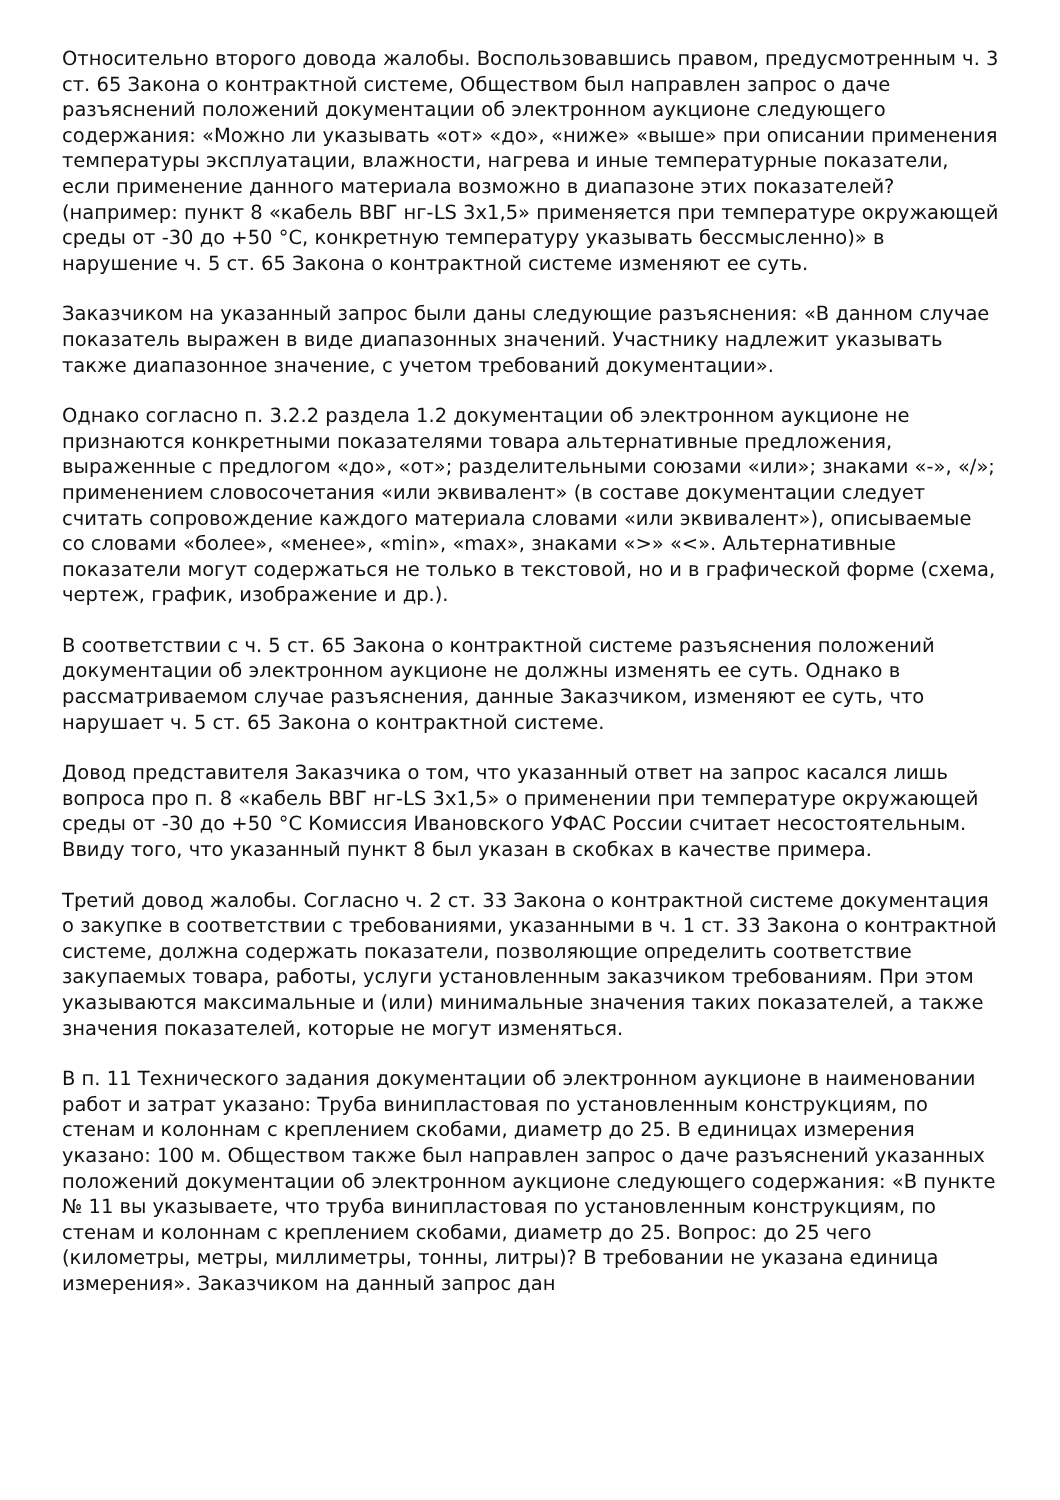Относительно второго довода жалобы. Воспользовавшись правом, предусмотренным ч. 3 ст. 65 Закона о контрактной системе, Обществом был направлен запрос о даче разъяснений положений документации об электронном аукционе следующего содержания: «Можно ли указывать «от» «до», «ниже» «выше» при описании применения температуры эксплуатации, влажности, нагрева и иные температурные показатели, если применение данного материала возможно в диапазоне этих показателей? (например: пункт 8 «кабель ВВГ нг-LS 3х1,5» применяется при температуре окружающей среды от -30 до +50 °С, конкретную температуру указывать бессмысленно)» в нарушение ч. 5 ст. 65 Закона о контрактной системе изменяют ее суть.
Заказчиком на указанный запрос были даны следующие разъяснения: «В данном случае показатель выражен в виде диапазонных значений. Участнику надлежит указывать также диапазонное значение, с учетом требований документации».
Однако согласно п. 3.2.2 раздела 1.2 документации об электронном аукционе не признаются конкретными показателями товара альтернативные предложения, выраженные с предлогом «до», «от»; разделительными союзами «или»; знаками «-», «/»; применением словосочетания «или эквивалент» (в составе документации следует считать сопровождение каждого материала словами «или эквивалент»), описываемые со словами «более», «менее», «min», «max», знаками «>» «<». Альтернативные показатели могут содержаться не только в текстовой, но и в графической форме (схема, чертеж, график, изображение и др.).
В соответствии с ч. 5 ст. 65 Закона о контрактной системе разъяснения положений документации об электронном аукционе не должны изменять ее суть. Однако в рассматриваемом случае разъяснения, данные Заказчиком, изменяют ее суть, что нарушает ч. 5 ст. 65 Закона о контрактной системе.
Довод представителя Заказчика о том, что указанный ответ на запрос касался лишь вопроса про п. 8 «кабель ВВГ нг-LS 3х1,5» о применении при температуре окружающей среды от -30 до +50 °С Комиссия Ивановского УФАС России считает несостоятельным. Ввиду того, что указанный пункт 8 был указан в скобках в качестве примера.
Третий довод жалобы. Согласно ч. 2 ст. 33 Закона о контрактной системе документация о закупке в соответствии с требованиями, указанными в ч. 1 ст. 33 Закона о контрактной системе, должна содержать показатели, позволяющие определить соответствие закупаемых товара, работы, услуги установленным заказчиком требованиям. При этом указываются максимальные и (или) минимальные значения таких показателей, а также значения показателей, которые не могут изменяться.
В п. 11 Технического задания документации об электронном аукционе в наименовании работ и затрат указано: Труба винипластовая по установленным конструкциям, по стенам и колоннам с креплением скобами, диаметр до 25. В единицах измерения указано: 100 м. Обществом также был направлен запрос о даче разъяснений указанных положений документации об электронном аукционе следующего содержания: «В пункте № 11 вы указываете, что труба винипластовая по установленным конструкциям, по стенам и колоннам с креплением скобами, диаметр до 25. Вопрос: до 25 чего (километры, метры, миллиметры, тонны, литры)? В требовании не указана единица измерения». Заказчиком на данный запрос дан